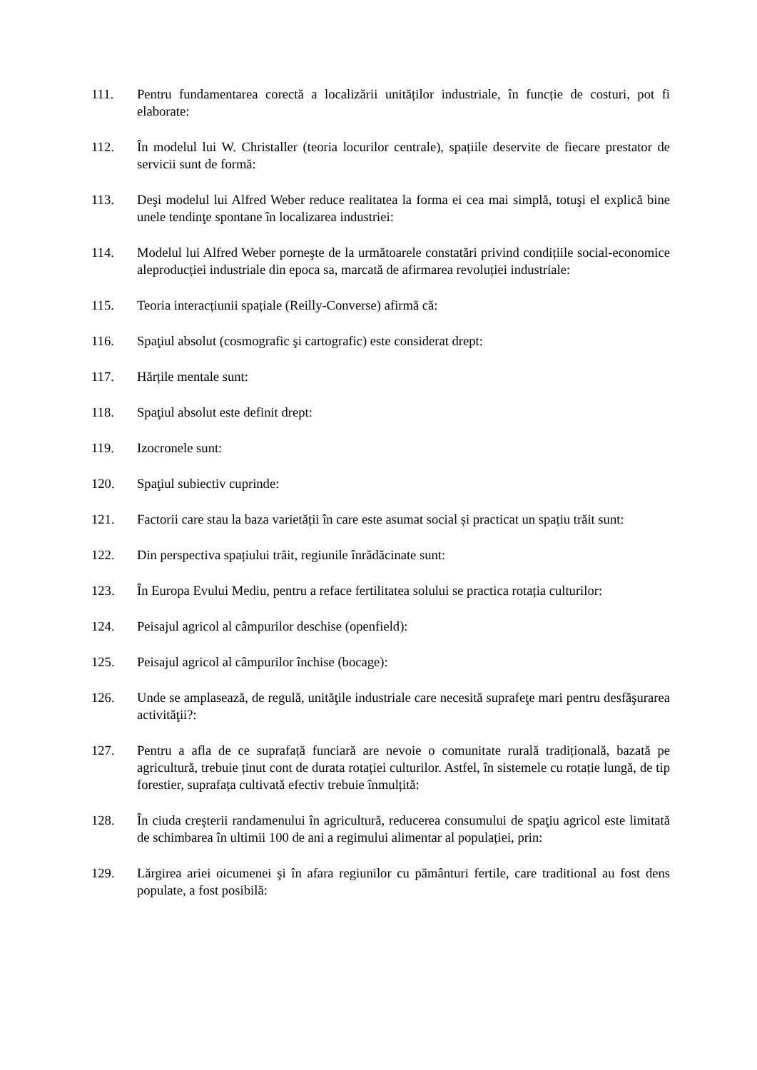111. Pentru fundamentarea corectă a localizării unităților industriale, în funcție de costuri, pot fi elaborate:
112. În modelul lui W. Christaller (teoria locurilor centrale), spațiile deservite de fiecare prestator de servicii sunt de formă:
113. Deşi modelul lui Alfred Weber reduce realitatea la forma ei cea mai simplă, totuşi el explică bine unele tendinţe spontane în localizarea industriei:
114. Modelul lui Alfred Weber porneşte de la următoarele constatări privind condițiile social-economice aleproducției industriale din epoca sa, marcată de afirmarea revoluției industriale:
115. Teoria interacțiunii spațiale (Reilly-Converse) afirmă că:
116. Spaţiul absolut (cosmografic şi cartografic) este considerat drept:
117. Hărțile mentale sunt:
118. Spaţiul absolut este definit drept:
119. Izocronele sunt:
120. Spaţiul subiectiv cuprinde:
121. Factorii care stau la baza varietății în care este asumat social și practicat un spațiu trăit sunt:
122. Din perspectiva spațiului trăit, regiunile înrădăcinate sunt:
123. În Europa Evului Mediu, pentru a reface fertilitatea solului se practica rotația culturilor:
124. Peisajul agricol al câmpurilor deschise (openfield):
125. Peisajul agricol al câmpurilor închise (bocage):
126. Unde se amplasează, de regulă, unităţile industriale care necesită suprafeţe mari pentru desfăşurarea activităţii?:
127. Pentru a afla de ce suprafață funciară are nevoie o comunitate rurală tradițională, bazată pe agricultură, trebuie ținut cont de durata rotației culturilor. Astfel, în sistemele cu rotație lungă, de tip forestier, suprafața cultivată efectiv trebuie înmulțită:
128. În ciuda creşterii randamenului în agricultură, reducerea consumului de spaţiu agricol este limitată de schimbarea în ultimii 100 de ani a regimului alimentar al populației, prin:
129. Lărgirea ariei oicumenei şi în afara regiunilor cu pământuri fertile, care traditional au fost dens populate, a fost posibilă: